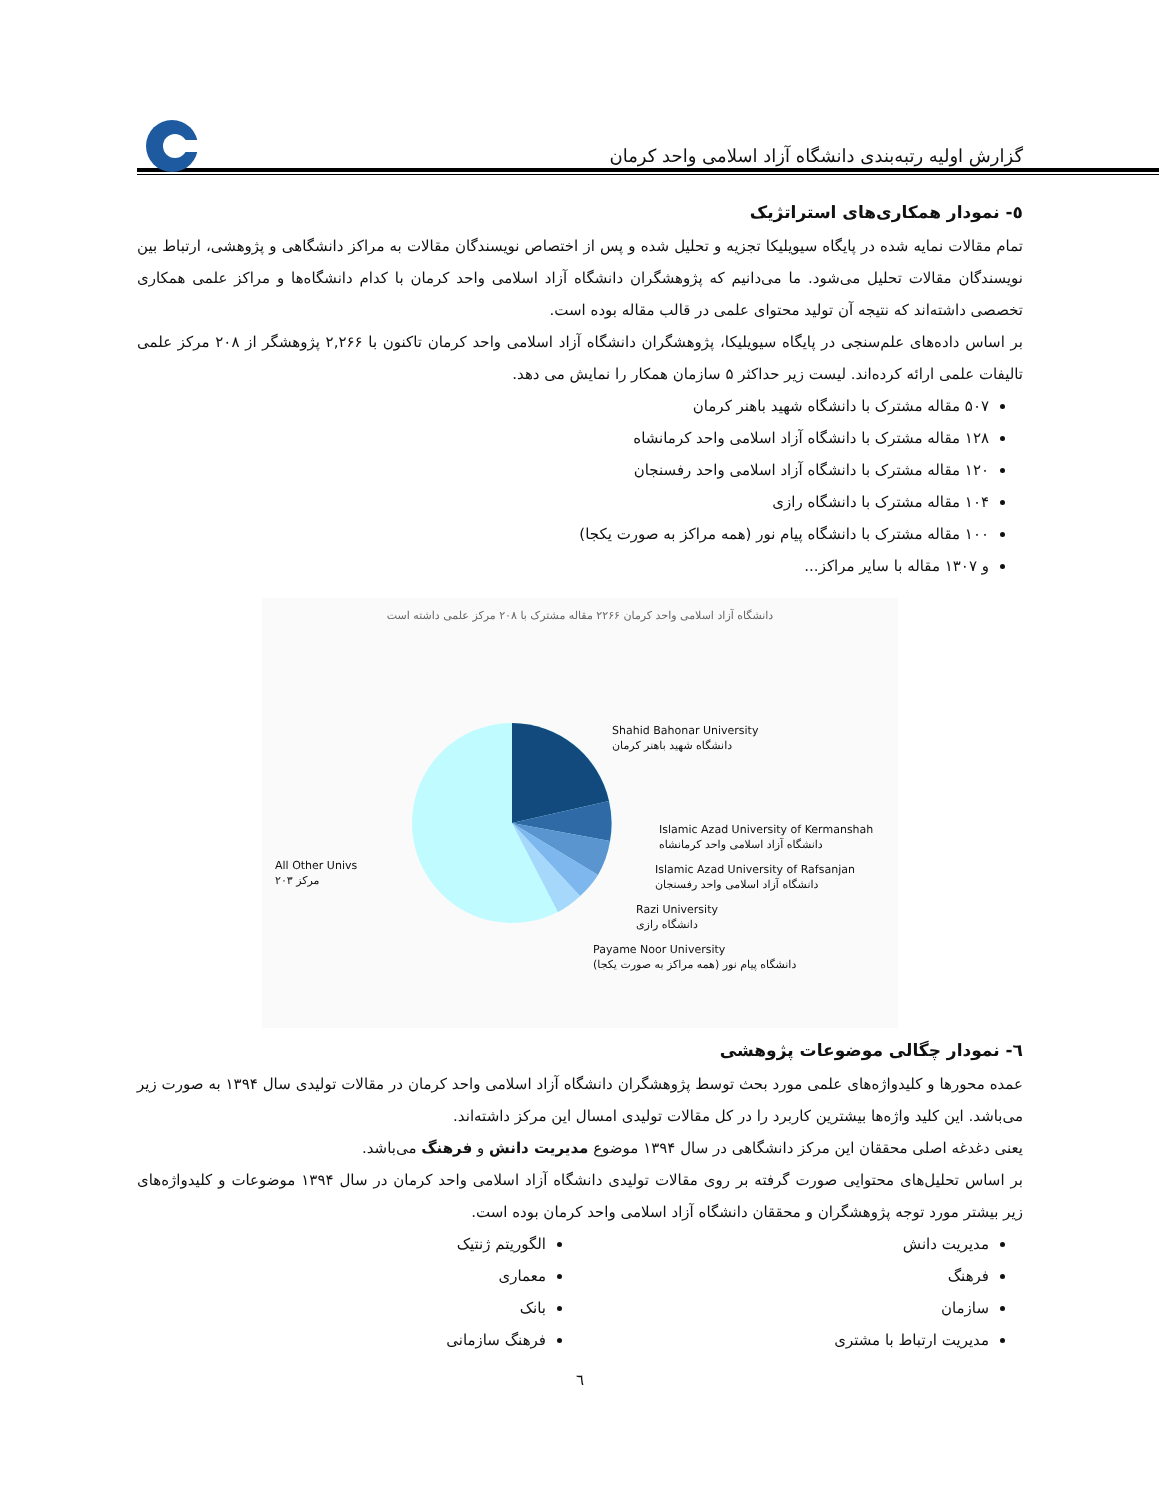گزارش اولیه رتبه‌بندی دانشگاه آزاد اسلامی واحد کرمان
٥- نمودار همکاری‌های استراتژیک
تمام مقالات نمایه شده در پایگاه سیویلیکا تجزیه و تحلیل شده و پس از اختصاص نویسندگان مقالات به مراکز دانشگاهی و پژوهشی، ارتباط بین نویسندگان مقالات تحلیل می‌شود. ما می‌دانیم که پژوهشگران دانشگاه آزاد اسلامی واحد کرمان با کدام دانشگاه‌ها و مراکز علمی همکاری تخصصی داشته‌اند که نتیجه آن تولید محتوای علمی در قالب مقاله بوده است.
بر اساس داده‌های علم‌سنجی در پایگاه سیویلیکا، پژوهشگران دانشگاه آزاد اسلامی واحد کرمان تاکنون با ۲,۲۶۶ پژوهشگر از ۲۰۸ مرکز علمی تالیفات علمی ارائه کرده‌اند. لیست زیر حداکثر ۵ سازمان همکار را نمایش می دهد.
۵۰۷ مقاله مشترک با دانشگاه شهید باهنر کرمان
۱۲۸ مقاله مشترک با دانشگاه آزاد اسلامی واحد کرمانشاه
۱۲۰ مقاله مشترک با دانشگاه آزاد اسلامی واحد رفسنجان
۱۰۴ مقاله مشترک با دانشگاه رازی
۱۰۰ مقاله مشترک با دانشگاه پیام نور (همه مراکز به صورت یکجا)
و ۱۳۰۷ مقاله با سایر مراکز...
دانشگاه آزاد اسلامی واحد کرمان ۲۲۶۶ مقاله مشترک با ۲۰۸ مرکز علمی داشته است
Shahid Bahonar University
دانشگاه شهید باهنر کرمان
Islamic Azad University of Kermanshah
دانشگاه آزاد اسلامی واحد کرمانشاه
Islamic Azad University of Rafsanjan
دانشگاه آزاد اسلامی واحد رفسنجان
Razi University
دانشگاه رازی
Payame Noor University
(دانشگاه پیام نور (همه مراکز به صورت یکجا
All Other Univs
مرکز ۲۰۳
٦- نمودار چگالی موضوعات پژوهشی
عمده محورها و کلیدواژه‌های علمی مورد بحث توسط پژوهشگران دانشگاه آزاد اسلامی واحد کرمان در مقالات تولیدی سال ۱۳۹۴ به صورت زیر می‌باشد. این کلید واژه‌ها بیشترین کاربرد را در کل مقالات تولیدی امسال این مرکز داشته‌اند.
یعنی دغدغه اصلی محققان این مرکز دانشگاهی در سال ۱۳۹۴ موضوع مدیریت دانش و فرهنگ می‌باشد.
بر اساس تحلیل‌های محتوایی صورت گرفته بر روی مقالات تولیدی دانشگاه آزاد اسلامی واحد کرمان در سال ۱۳۹۴ موضوعات و کلیدواژه‌های زیر بیشتر مورد توجه پژوهشگران و محققان دانشگاه آزاد اسلامی واحد کرمان بوده است.
مدیریت دانش
فرهنگ
سازمان
مدیریت ارتباط با مشتری
الگوریتم ژنتیک
معماری
بانک
فرهنگ سازمانی
٦